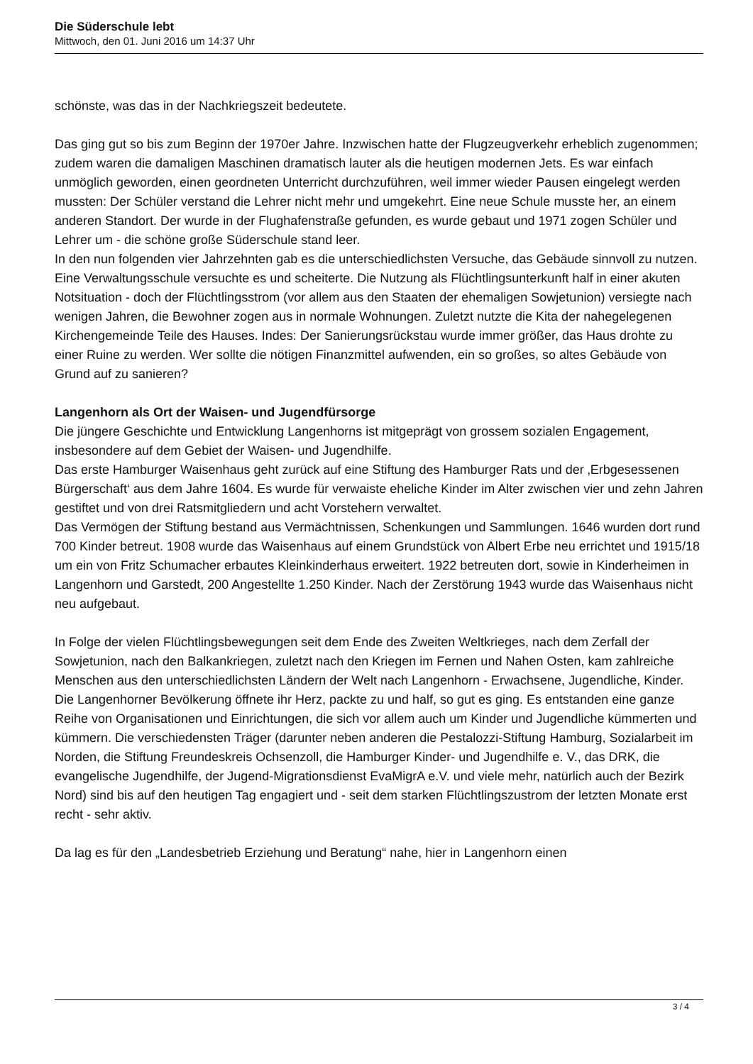Die Süderschule lebt
Mittwoch, den 01. Juni 2016 um 14:37 Uhr
schönste, was das in der Nachkriegszeit bedeutete.
Das ging gut so bis zum Beginn der 1970er Jahre. Inzwischen hatte der Flugzeugverkehr erheblich zugenommen; zudem waren die damaligen Maschinen dramatisch lauter als die heutigen modernen Jets. Es war einfach unmöglich geworden, einen geordneten Unterricht durchzuführen, weil immer wieder Pausen eingelegt werden mussten: Der Schüler verstand die Lehrer nicht mehr und umgekehrt. Eine neue Schule musste her, an einem anderen Standort. Der wurde in der Flughafenstraße gefunden, es wurde gebaut und 1971 zogen Schüler und Lehrer um - die schöne große Süderschule stand leer.
In den nun folgenden vier Jahrzehnten gab es die unterschiedlichsten Versuche, das Gebäude sinnvoll zu nutzen. Eine Verwaltungsschule versuchte es und scheiterte. Die Nutzung als Flüchtlingsunterkunft half in einer akuten Notsituation - doch der Flüchtlingsstrom (vor allem aus den Staaten der ehemaligen Sowjetunion) versiegte nach wenigen Jahren, die Bewohner zogen aus in normale Wohnungen. Zuletzt nutzte die Kita der nahegelegenen Kirchengemeinde Teile des Hauses. Indes: Der Sanierungsrückstau wurde immer größer, das Haus drohte zu einer Ruine zu werden. Wer sollte die nötigen Finanzmittel aufwenden, ein so großes, so altes Gebäude von Grund auf zu sanieren?
Langenhorn als Ort der Waisen- und Jugendfürsorge
Die jüngere Geschichte und Entwicklung Langenhorns ist mitgeprägt von grossem sozialen Engagement, insbesondere auf dem Gebiet der Waisen- und Jugendhilfe.
Das erste Hamburger Waisenhaus geht zurück auf eine Stiftung des Hamburger Rats und der ‚Erbgesessenen Bürgerschaft‘ aus dem Jahre 1604. Es wurde für verwaiste eheliche Kinder im Alter zwischen vier und zehn Jahren gestiftet und von drei Ratsmitgliedern und acht Vorstehern verwaltet.
Das Vermögen der Stiftung bestand aus Vermächtnissen, Schenkungen und Sammlungen. 1646 wurden dort rund 700 Kinder betreut. 1908 wurde das Waisenhaus auf einem Grundstück von Albert Erbe neu errichtet und 1915/18 um ein von Fritz Schumacher erbautes Kleinkinderhaus erweitert. 1922 betreuten dort, sowie in Kinderheimen in Langenhorn und Garstedt, 200 Angestellte 1.250 Kinder. Nach der Zerstörung 1943 wurde das Waisenhaus nicht neu aufgebaut.
In Folge der vielen Flüchtlingsbewegungen seit dem Ende des Zweiten Weltkrieges, nach dem Zerfall der Sowjetunion, nach den Balkankriegen, zuletzt nach den Kriegen im Fernen und Nahen Osten, kam zahlreiche Menschen aus den unterschiedlichsten Ländern der Welt nach Langenhorn - Erwachsene, Jugendliche, Kinder. Die Langenhorner Bevölkerung öffnete ihr Herz, packte zu und half, so gut es ging. Es entstanden eine ganze Reihe von Organisationen und Einrichtungen, die sich vor allem auch um Kinder und Jugendliche kümmerten und kümmern. Die verschiedensten Träger (darunter neben anderen die Pestalozzi-Stiftung Hamburg, Sozialarbeit im Norden, die Stiftung Freundeskreis Ochsenzoll, die Hamburger Kinder- und Jugendhilfe e. V., das DRK, die evangelische Jugendhilfe, der Jugend-Migrationsdienst EvaMigrA e.V. und viele mehr, natürlich auch der Bezirk Nord) sind bis auf den heutigen Tag engagiert und - seit dem starken Flüchtlingszustrom der letzten Monate erst recht - sehr aktiv.
Da lag es für den „Landesbetrieb Erziehung und Beratung“ nahe, hier in Langenhorn einen
3 / 4